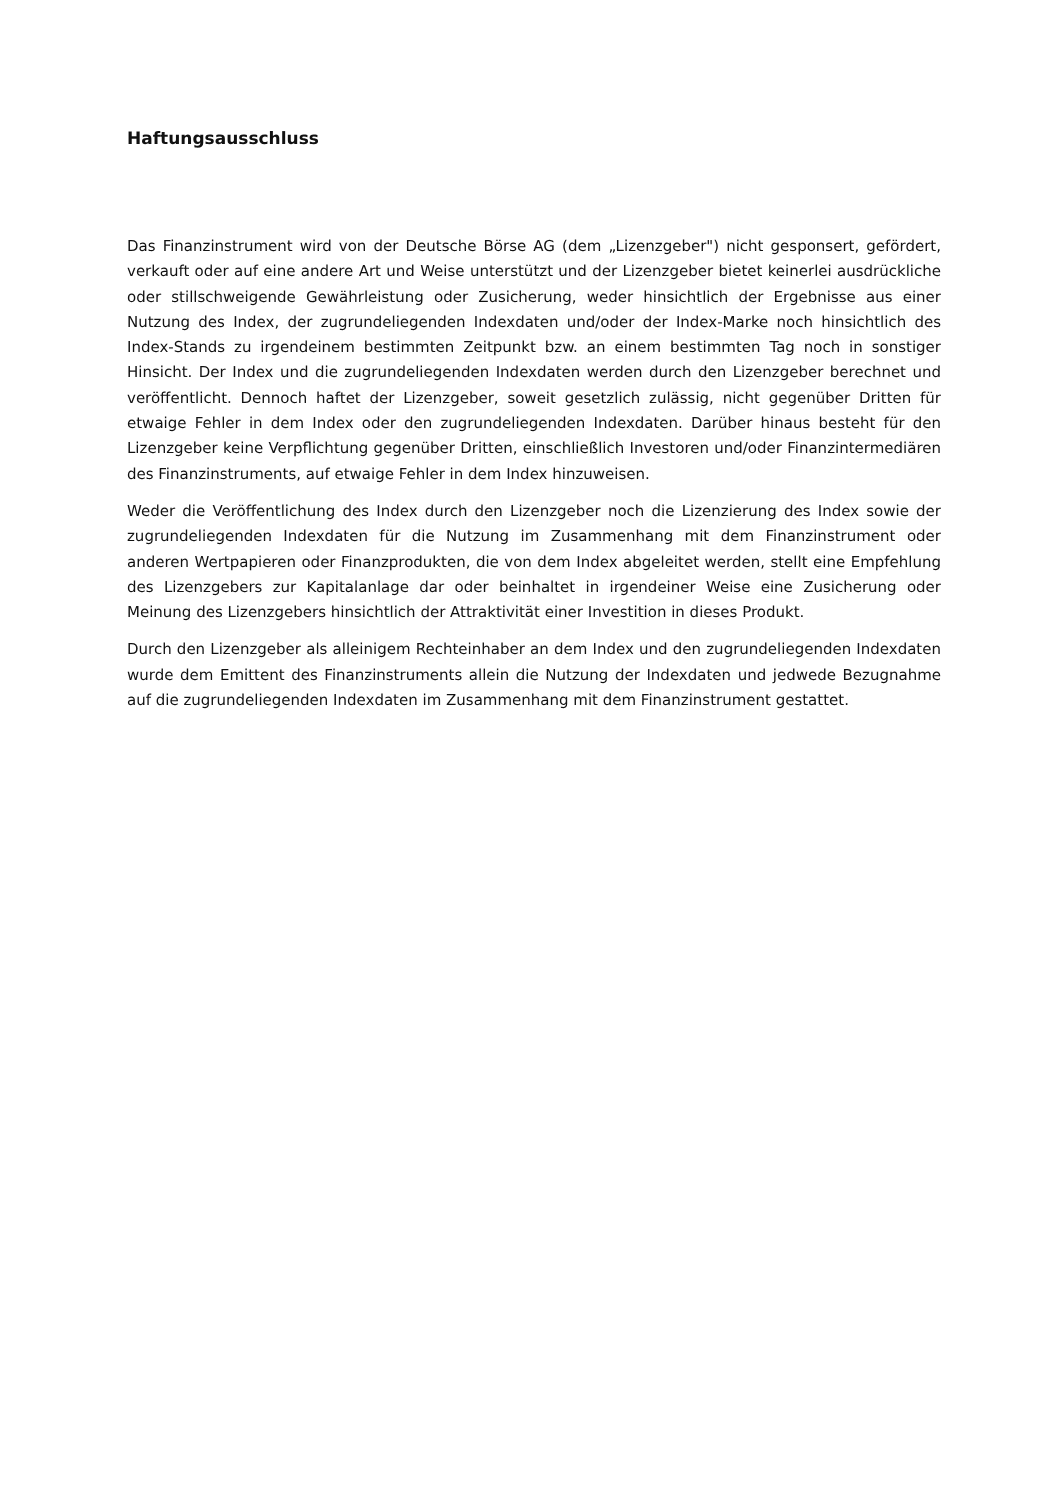Haftungsausschluss
Das Finanzinstrument wird von der Deutsche Börse AG (dem „Lizenzgeber") nicht gesponsert, gefördert, verkauft oder auf eine andere Art und Weise unterstützt und der Lizenzgeber bietet keinerlei ausdrückliche oder stillschweigende Gewährleistung oder Zusicherung, weder hinsichtlich der Ergebnisse aus einer Nutzung des Index, der zugrundeliegenden Indexdaten und/oder der Index-Marke noch hinsichtlich des Index-Stands zu irgendeinem bestimmten Zeitpunkt bzw. an einem bestimmten Tag noch in sonstiger Hinsicht. Der Index und die zugrundeliegenden Indexdaten werden durch den Lizenzgeber berechnet und veröffentlicht. Dennoch haftet der Lizenzgeber, soweit gesetzlich zulässig, nicht gegenüber Dritten für etwaige Fehler in dem Index oder den zugrundeliegenden Indexdaten. Darüber hinaus besteht für den Lizenzgeber keine Verpflichtung gegenüber Dritten, einschließlich Investoren und/oder Finanzintermediären des Finanzinstruments, auf etwaige Fehler in dem Index hinzuweisen.
Weder die Veröffentlichung des Index durch den Lizenzgeber noch die Lizenzierung des Index sowie der zugrundeliegenden Indexdaten für die Nutzung im Zusammenhang mit dem Finanzinstrument oder anderen Wertpapieren oder Finanzprodukten, die von dem Index abgeleitet werden, stellt eine Empfehlung des Lizenzgebers zur Kapitalanlage dar oder beinhaltet in irgendeiner Weise eine Zusicherung oder Meinung des Lizenzgebers hinsichtlich der Attraktivität einer Investition in dieses Produkt.
Durch den Lizenzgeber als alleinigem Rechteinhaber an dem Index und den zugrundeliegenden Indexdaten wurde dem Emittent des Finanzinstruments allein die Nutzung der Indexdaten und jedwede Bezugnahme auf die zugrundeliegenden Indexdaten im Zusammenhang mit dem Finanzinstrument gestattet.